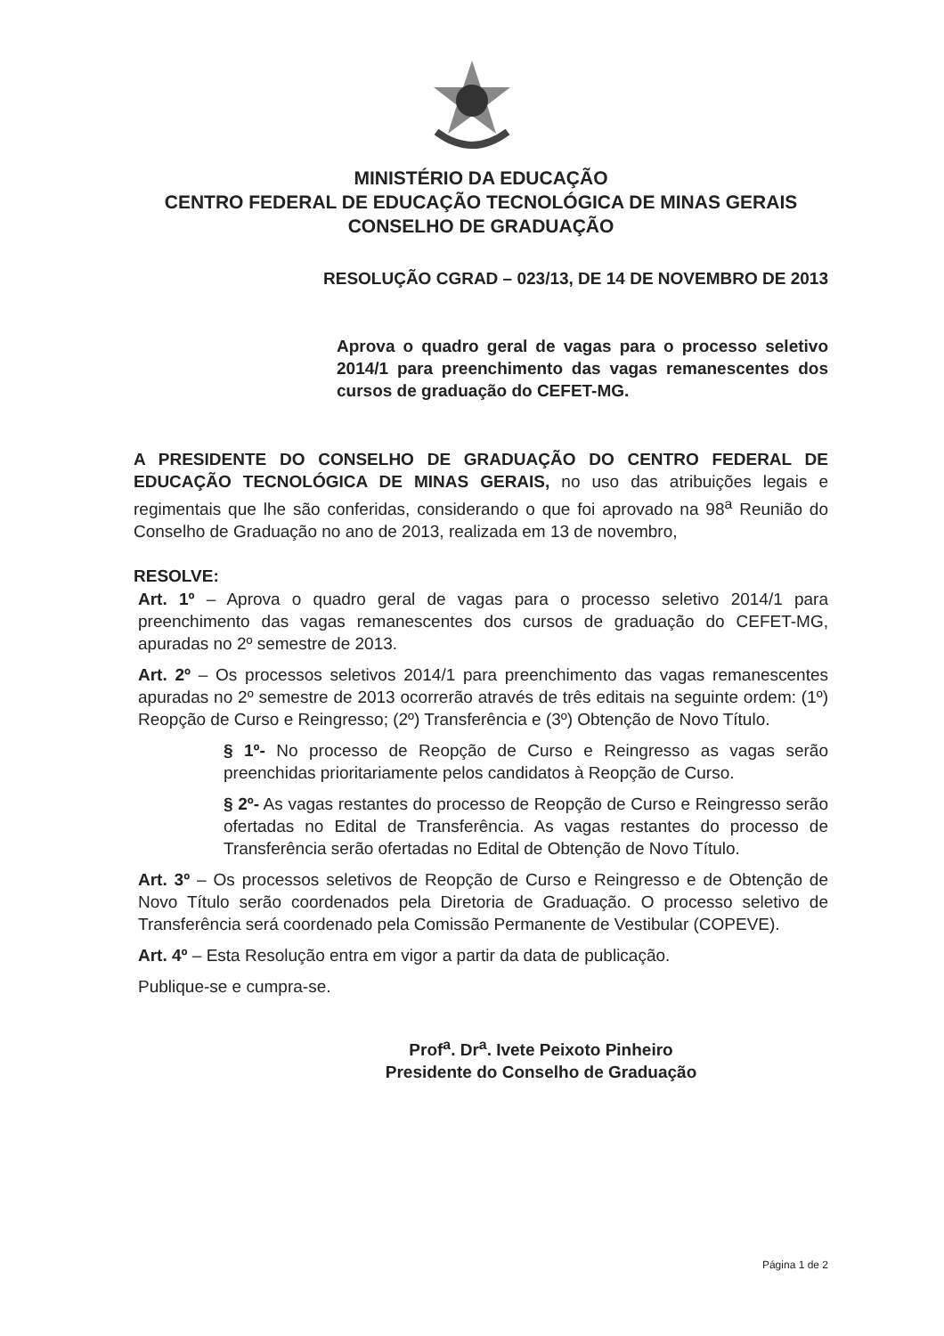MINISTÉRIO DA EDUCAÇÃO
CENTRO FEDERAL DE EDUCAÇÃO TECNOLÓGICA DE MINAS GERAIS
CONSELHO DE GRADUAÇÃO
RESOLUÇÃO CGRAD – 023/13, DE 14 DE NOVEMBRO DE 2013
Aprova o quadro geral de vagas para o processo seletivo 2014/1 para preenchimento das vagas remanescentes dos cursos de graduação do CEFET-MG.
A PRESIDENTE DO CONSELHO DE GRADUAÇÃO DO CENTRO FEDERAL DE EDUCAÇÃO TECNOLÓGICA DE MINAS GERAIS, no uso das atribuições legais e regimentais que lhe são conferidas, considerando o que foi aprovado na 98<sup>a</sup> Reunião do Conselho de Graduação no ano de 2013, realizada em 13 de novembro,
RESOLVE:
Art. 1º – Aprova o quadro geral de vagas para o processo seletivo 2014/1 para preenchimento das vagas remanescentes dos cursos de graduação do CEFET-MG, apuradas no 2º semestre de 2013.
Art. 2º – Os processos seletivos 2014/1 para preenchimento das vagas remanescentes apuradas no 2º semestre de 2013 ocorrerão através de três editais na seguinte ordem: (1º) Reopção de Curso e Reingresso; (2º) Transferência e (3º) Obtenção de Novo Título.
§ 1º- No processo de Reopção de Curso e Reingresso as vagas serão preenchidas prioritariamente pelos candidatos à Reopção de Curso.
§ 2º- As vagas restantes do processo de Reopção de Curso e Reingresso serão ofertadas no Edital de Transferência. As vagas restantes do processo de Transferência serão ofertadas no Edital de Obtenção de Novo Título.
Art. 3º – Os processos seletivos de Reopção de Curso e Reingresso e de Obtenção de Novo Título serão coordenados pela Diretoria de Graduação. O processo seletivo de Transferência será coordenado pela Comissão Permanente de Vestibular (COPEVE).
Art. 4º – Esta Resolução entra em vigor a partir da data de publicação.
Publique-se e cumpra-se.
Prof<sup>a</sup>. Dr<sup>a</sup>. Ivete Peixoto Pinheiro
Presidente do Conselho de Graduação
Página 1 de 2